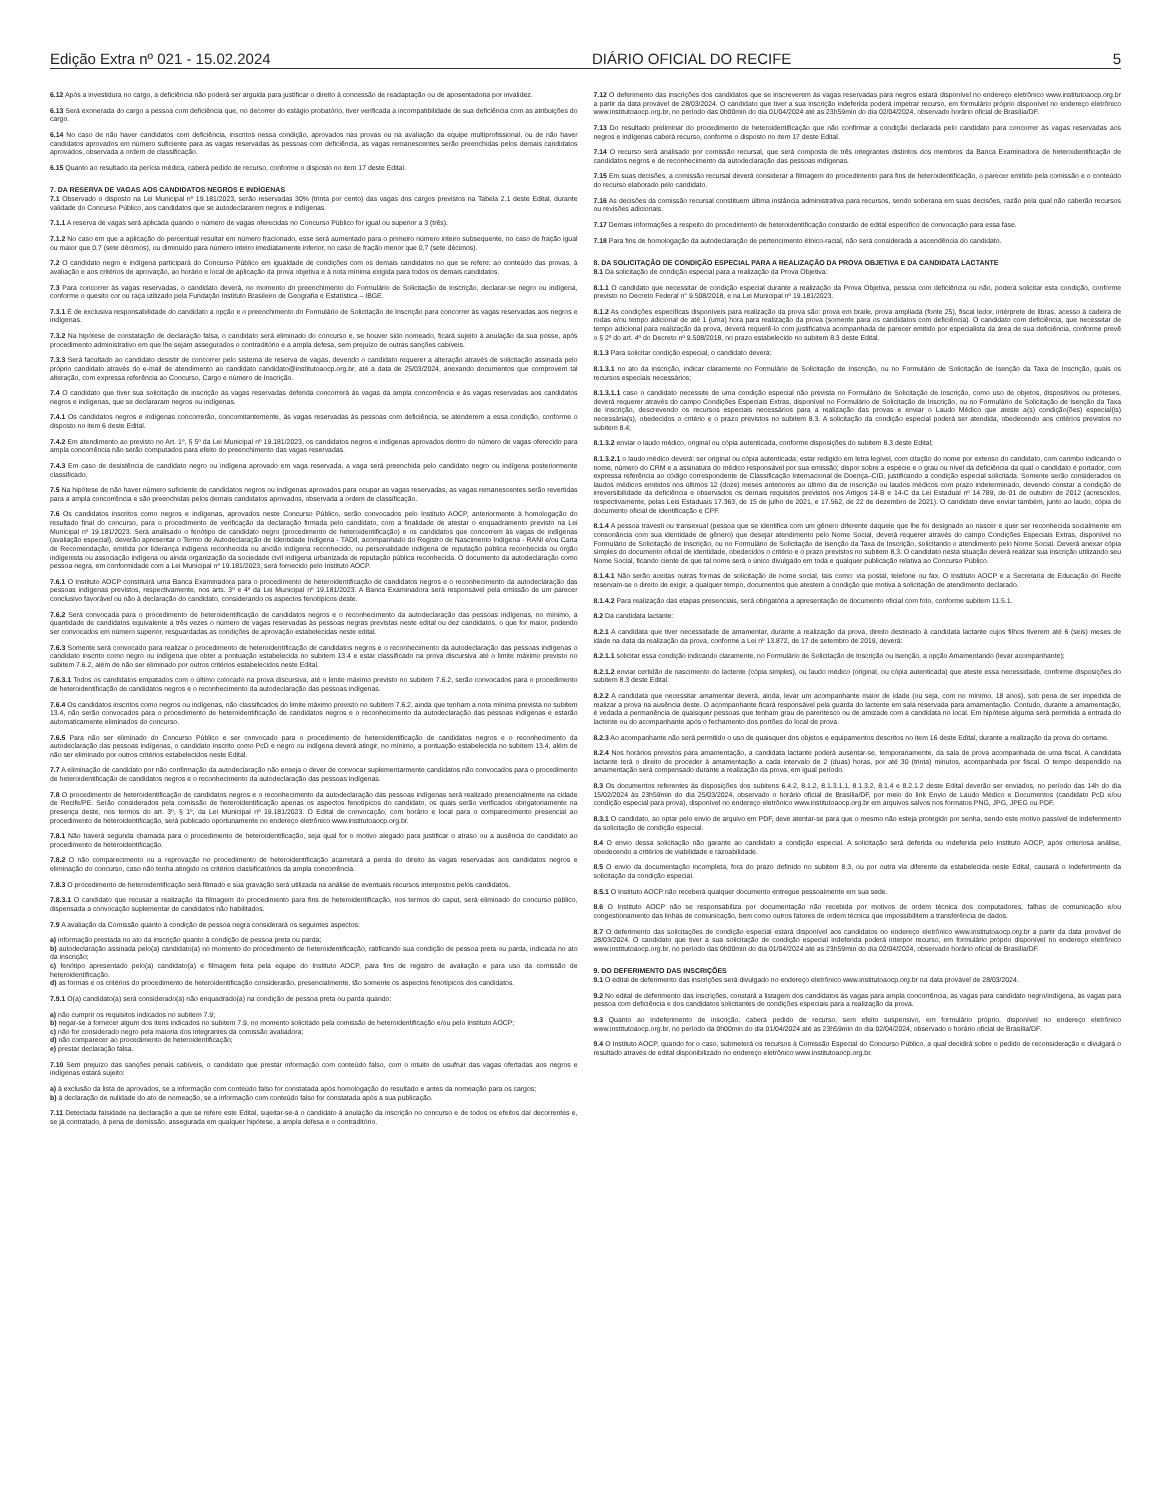Edição Extra nº 021 - 15.02.2024 DIÁRIO OFICIAL DO RECIFE 5
6.12 Após a investidura no cargo, a deficiência não poderá ser arguida para justificar o direito à concessão de readaptação ou de aposentadoria por invalidez.
6.13 Será exonerada do cargo a pessoa com deficiência que, no decorrer do estágio probatório, tiver verificada a incompatibilidade de sua deficiência com as atribuições do cargo.
6.14 No caso de não haver candidatos com deficiência, inscritos nessa condição, aprovados nas provas ou na avaliação da equipe multiprofissional, ou de não haver candidatos aprovados em número suficiente para as vagas reservadas às pessoas com deficiência, as vagas remanescentes serão preenchidas pelos demais candidatos aprovados, observada a ordem de classificação.
6.15 Quanto ao resultado da perícia médica, caberá pedido de recurso, conforme o disposto no item 17 deste Edital.
7. DA RESERVA DE VAGAS AOS CANDIDATOS NEGROS E INDÍGENAS
7.1 Observado o disposto na Lei Municipal nº 19.181/2023, serão reservadas 30% (trinta por cento) das vagas dos cargos previstos na Tabela 2.1 deste Edital, durante validade do Concurso Público, aos candidatos que se autodeclararem negros e indígenas.
7.1.1 A reserva de vagas será aplicada quando o número de vagas oferecidas no Concurso Público for igual ou superior a 3 (três).
7.1.2 No caso em que a aplicação do percentual resultar em número fracionado, esse será aumentado para o primeiro número inteiro subsequente, no caso de fração igual ou maior que 0,7 (sete décimos), ou diminuído para número inteiro imediatamente inferior, no caso de fração menor que 0,7 (sete décimos).
7.2 O candidato negro e indígena participará do Concurso Público em igualdade de condições com os demais candidatos no que se refere: ao conteúdo das provas, à avaliação e aos critérios de aprovação, ao horário e local de aplicação da prova objetiva e à nota mínima exigida para todos os demais candidatos.
7.3 Para concorrer às vagas reservadas, o candidato deverá, no momento do preenchimento do Formulário de Solicitação de Inscrição, declarar-se negro ou indígena, conforme o quesito cor ou raça utilizado pela Fundação Instituto Brasileiro de Geografia e Estatística – IBGE.
7.3.1 É de exclusiva responsabilidade do candidato a opção e o preenchimento do Formulário de Solicitação de Inscrição para concorrer às vagas reservadas aos negros e indígenas.
7.3.2 Na hipótese de constatação de declaração falsa, o candidato será eliminado do concurso e, se houver sido nomeado, ficará sujeito à anulação da sua posse, após procedimento administrativo em que lhe sejam assegurados o contraditório e a ampla defesa, sem prejuízo de outras sanções cabíveis.
7.3.3 Será facultado ao candidato desistir de concorrer pelo sistema de reserva de vagas, devendo o candidato requerer a alteração através de solicitação assinada pelo próprio candidato através do e-mail de atendimento ao candidato candidato@institutoaocp.org.br, até a data de 25/03/2024, anexando documentos que comprovem tal alteração, com expressa referência ao Concurso, Cargo e número de Inscrição.
7.4 O candidato que tiver sua solicitação de inscrição às vagas reservadas deferida concorrerá às vagas da ampla concorrência e às vagas reservadas aos candidatos negros e indígenas, que se declararam negros ou indígenas.
7.4.1 Os candidatos negros e indígenas concorrerão, concomitantemente, às vagas reservadas às pessoas com deficiência, se atenderem a essa condição, conforme o disposto no item 6 deste Edital.
7.4.2 Em atendimento ao previsto no Art. 1º, § 5º da Lei Municipal nº 19.181/2023, os candidatos negros e indígenas aprovados dentro do número de vagas oferecido para ampla concorrência não serão computados para efeito do preenchimento das vagas reservadas.
7.4.3 Em caso de desistência de candidato negro ou indígena aprovado em vaga reservada, a vaga será preenchida pelo candidato negro ou indígena posteriormente classificado.
7.5 Na hipótese de não haver número suficiente de candidatos negros ou indígenas aprovados para ocupar as vagas reservadas, as vagas remanescentes serão revertidas para a ampla concorrência e são preenchidas pelos demais candidatos aprovados, observada a ordem de classificação.
7.6 Os candidatos inscritos como negros e indígenas, aprovados neste Concurso Público, serão convocados pelo Instituto AOCP, anteriormente à homologação do resultado final do concurso, para o procedimento de verificação da declaração firmada pelo candidato, com a finalidade de atestar o enquadramento previsto na Lei Municipal nº 19.181/2023. Será analisado o fenótipo de candidato negro (procedimento de heteroidentificação) e os candidatos que concorrem às vagas de indígenas (avaliação especial), deverão apresentar o Termo de Autodeclaração de Identidade Indígena - TADII, acompanhado do Registro de Nascimento Indígena - RANI e/ou Carta de Recomendação, emitida por liderança indígena reconhecida ou ancião indígena reconhecido, ou personalidade indígena de reputação pública reconhecida ou órgão indigenista ou associação indígena ou ainda organização da sociedade civil indígena urbanizada de reputação pública reconhecida. O documento da autodeclaração como pessoa negra, em conformidade com a Lei Municipal nº 19.181/2023, será fornecido pelo Instituto AOCP.
7.6.1 O Instituto AOCP constituirá uma Banca Examinadora para o procedimento de heteroidentificação de candidatos negros e o reconhecimento da autodeclaração das pessoas indígenas previstos, respectivamente, nos arts. 3º e 4º da Lei Municipal nº 19.181/2023. A Banca Examinadora será responsável pela emissão de um parecer conclusivo favorável ou não à declaração do candidato, considerando os aspectos fenotípicos deste.
7.6.2 Será convocada para o procedimento de heteroidentificação de candidatos negros e o reconhecimento da autodeclaração das pessoas indígenas, no mínimo, a quantidade de candidatos equivalente a três vezes o número de vagas reservadas às pessoas negras previstas neste edital ou dez candidatos, o que for maior, podendo ser convocados em número superior, resguardadas as condições de aprovação estabelecidas neste edital.
7.6.3 Somente será convocado para realizar o procedimento de heteroidentificação de candidatos negros e o reconhecimento da autodeclaração das pessoas indígenas o candidato inscrito como negro ou indígena que obter a pontuação estabelecida no subitem 13.4 e estar classificado na prova discursiva até o limite máximo previsto no subitem 7.6.2, além de não ser eliminado por outros critérios estabelecidos neste Edital.
7.6.3.1 Todos os candidatos empatados com o último colocado na prova discursiva, até o limite máximo previsto no subitem 7.6.2, serão convocados para o procedimento de heteroidentificação de candidatos negros e o reconhecimento da autodeclaração das pessoas indígenas.
7.6.4 Os candidatos inscritos como negros ou indígenas, não classificados do limite máximo previsto no subitem 7.6.2, ainda que tenham a nota mínima prevista no subitem 13.4, não serão convocados para o procedimento de heteroidentificação de candidatos negros e o reconhecimento da autodeclaração das pessoas indígenas e estarão automaticamente eliminados do concurso.
7.6.5 Para não ser eliminado do Concurso Público e ser convocado para o procedimento de heteroidentificação de candidatos negros e o reconhecimento da autodeclaração das pessoas indígenas, o candidato inscrito como PcD e negro ou indígena deverá atingir, no mínimo, a pontuação estabelecida no subitem 13.4, além de não ser eliminado por outros critérios estabelecidos neste Edital.
7.7 A eliminação de candidato por não confirmação da autodeclaração não enseja o dever de convocar suplementarmente candidatos não convocados para o procedimento de heteroidentificação de candidatos negros e o reconhecimento da autodeclaração das pessoas indígenas.
7.8 O procedimento de heteroidentificação de candidatos negros e o reconhecimento da autodeclaração das pessoas indígenas será realizado presencialmente na cidade de Recife/PE. Serão considerados pela comissão de heteroidentificação apenas os aspectos fenotípicos do candidato, os quais serão verificados obrigatoriamente na presença deste, nos termos do art. 3º, § 1º, da Lei Municipal nº 19.181/2023. O Edital de convocação, com horário e local para o comparecimento presencial ao procedimento de heteroidentificação, será publicado oportunamente no endereço eletrônico www.institutoaocp.org.br.
7.8.1 Não haverá segunda chamada para o procedimento de heteroidentificação, seja qual for o motivo alegado para justificar o atraso ou a ausência do candidato ao procedimento de heteroidentificação.
7.8.2 O não comparecimento ou a reprovação no procedimento de heteroidentificação acarretará a perda do direito às vagas reservadas aos candidatos negros e eliminação do concurso, caso não tenha atingido os critérios classificatórios da ampla concorrência.
7.8.3 O procedimento de heteroidentificação será filmado e sua gravação será utilizada na análise de eventuais recursos interpostos pelos candidatos.
7.8.3.1 O candidato que recusar a realização da filmagem do procedimento para fins de heteroidentificação, nos termos do caput, será eliminado do concurso público, dispensada a convocação suplementar de candidatos não habilitados.
7.9 A avaliação da Comissão quanto à condição de pessoa negra considerará os seguintes aspectos:
a) informação prestada no ato da inscrição quanto à condição de pessoa preta ou parda;
b) autodeclaração assinada pelo(a) candidato(a) no momento do procedimento de heteroidentificação, ratificando sua condição de pessoa preta ou parda, indicada no ato da inscrição;
c) fenótipo apresentado pelo(a) candidato(a) e filmagem feita pela equipe do Instituto AOCP, para fins de registro de avaliação e para uso da comissão de heteroidentificação.
d) as formas e os critérios do procedimento de heteroidentificação considerarão, presencialmente, tão somente os aspectos fenotípicos dos candidatos.
7.9.1 O(a) candidato(a) será considerado(a) não enquadrado(a) na condição de pessoa preta ou parda quando:
a) não cumprir os requisitos indicados no subitem 7.9;
b) negar-se a fornecer algum dos itens indicados no subitem 7.9, no momento solicitado pela comissão de heteroidentificação e/ou pelo Instituto AOCP;
c) não for considerado negro pela maioria dos integrantes da comissão avaliadora;
d) não comparecer ao procedimento de heteroidentificação;
e) prestar declaração falsa.
7.10 Sem prejuízo das sanções penais cabíveis, o candidato que prestar informação com conteúdo falso, com o intuito de usufruir das vagas ofertadas aos negros e indígenas estará sujeito:
a) à exclusão da lista de aprovados, se a informação com conteúdo falso for constatada após homologação do resultado e antes da nomeação para os cargos;
b) à declaração de nulidade do ato de nomeação, se a informação com conteúdo falso for constatada após a sua publicação.
7.11 Detectada falsidade na declaração a que se refere este Edital, sujeitar-se-á o candidato à anulação da inscrição no concurso e de todos os efeitos daí decorrentes e, se já contratado, à pena de demissão, assegurada em qualquer hipótese, a ampla defesa e o contraditório.
7.12 O deferimento das inscrições dos candidatos que se inscreverem às vagas reservadas para negros estará disponível no endereço eletrônico www.institutoaocp.org.br a partir da data provável de 28/03/2024. O candidato que tiver a sua inscrição indeferida poderá impetrar recurso, em formulário próprio disponível no endereço eletrônico www.institutoaocp.org.br, no período das 0h00min do dia 01/04/2024 até as 23h59min do dia 02/04/2024, observado horário oficial de Brasília/DF.
7.13 Do resultado preliminar do procedimento de heteroidentificação que não confirmar a condição declarada pelo candidato para concorrer às vagas reservadas aos negros e indígenas caberá recurso, conforme o disposto no item 17 deste Edital.
7.14 O recurso será analisado por comissão recursal, que será composta de três integrantes distintos dos membros da Banca Examinadora de heteroidentificação de candidatos negros e de reconhecimento da autodeclaração das pessoas indígenas.
7.15 Em suas decisões, a comissão recursal deverá considerar a filmagem do procedimento para fins de heteroidentificação, o parecer emitido pela comissão e o conteúdo do recurso elaborado pelo candidato.
7.16 As decisões da comissão recursal constituem última instância administrativa para recursos, sendo soberana em suas decisões, razão pela qual não caberão recursos ou revisões adicionais.
7.17 Demais informações a respeito do procedimento de heteroidentificação constarão de edital específico de convocação para essa fase.
7.18 Para fins de homologação da autodeclaração de pertencimento étnico-racial, não será considerada a ascendência do candidato.
8. DA SOLICITAÇÃO DE CONDIÇÃO ESPECIAL PARA A REALIZAÇÃO DA PROVA OBJETIVA E DA CANDIDATA LACTANTE
8.1 Da solicitação de condição especial para a realização da Prova Objetiva:
8.1.1 O candidato que necessitar de condição especial durante a realização da Prova Objetiva, pessoa com deficiência ou não, poderá solicitar esta condição, conforme previsto no Decreto Federal n° 9.508/2018, e na Lei Municipal nº 19.181/2023.
8.1.2 As condições específicas disponíveis para realização da prova são: prova em braile, prova ampliada (fonte 25), fiscal ledor, intérprete de libras, acesso à cadeira de rodas e/ou tempo adicional de até 1 (uma) hora para realização da prova (somente para os candidatos com deficiência). O candidato com deficiência, que necessitar de tempo adicional para realização da prova, deverá requerê-lo com justificativa acompanhada de parecer emitido por especialista da área de sua deficiência, conforme prevê o § 2º do art. 4º do Decreto nº 9.508/2018, no prazo estabelecido no subitem 8.3 deste Edital.
8.1.3 Para solicitar condição especial, o candidato deverá:
8.1.3.1 no ato da inscrição, indicar claramente no Formulário de Solicitação de Inscrição, ou no Formulário de Solicitação de Isenção da Taxa de Inscrição, quais os recursos especiais necessários;
8.1.3.1.1 caso o candidato necessite de uma condição especial não prevista no Formulário de Solicitação de Inscrição, como uso de objetos, dispositivos ou próteses, deverá requerer através do campo Condições Especiais Extras, disponível no Formulário de Solicitação de Inscrição, ou no Formulário de Solicitação de Isenção da Taxa de Inscrição, descrevendo os recursos especiais necessários para a realização das provas e enviar o Laudo Médico que ateste a(s) condição(ões) especial(is) necessária(s), obedecidos o critério e o prazo previstos no subitem 8.3. A solicitação da condição especial poderá ser atendida, obedecendo aos critérios previstos no subitem 8.4;
8.1.3.2 enviar o laudo médico, original ou cópia autenticada, conforme disposições do subitem 8.3 deste Edital;
8.1.3.2.1 o laudo médico deverá: ser original ou cópia autenticada; estar redigido em letra legível, com citação do nome por extenso do candidato, com carimbo indicando o nome, número do CRM e a assinatura do médico responsável por sua emissão; dispor sobre a espécie e o grau ou nível da deficiência da qual o candidato é portador, com expressa referência ao código correspondente de Classificação Internacional de Doença–CID, justificando a condição especial solicitada. Somente serão considerados os laudos médicos emitidos nos últimos 12 (doze) meses anteriores ao último dia de inscrição ou laudos médicos com prazo indeterminado, devendo constar a condição de irreversibilidade da deficiência e observados os demais requisitos previstos nos Artigos 14-B e 14-C da Lei Estadual nº 14.789, de 01 de outubro de 2012 (acrescidos, respectivamente, pelas Leis Estaduais 17.363, de 15 de julho de 2021, e 17.562, de 22 de dezembro de 2021). O candidato deve enviar também, junto ao laudo, cópia de documento oficial de identificação e CPF.
8.1.4 A pessoa travesti ou transexual (pessoa que se identifica com um gênero diferente daquele que lhe foi designado ao nascer e quer ser reconhecida socialmente em consonância com sua identidade de gênero) que desejar atendimento pelo Nome Social, deverá requerer através do campo Condições Especiais Extras, disponível no Formulário de Solicitação de Inscrição, ou no Formulário de Solicitação de Isenção da Taxa de Inscrição, solicitando o atendimento pelo Nome Social. Deverá anexar cópia simples do documento oficial de identidade, obedecidos o critério e o prazo previstos no subitem 8.3. O candidato nesta situação deverá realizar sua inscrição utilizando seu Nome Social, ficando ciente de que tal nome será o único divulgado em toda e qualquer publicação relativa ao Concurso Público.
8.1.4.1 Não serão aceitas outras formas de solicitação de nome social, tais como: via postal, telefone ou fax. O Instituto AOCP e a Secretaria de Educação do Recife reservam-se o direito de exigir, a qualquer tempo, documentos que atestem a condição que motiva a solicitação de atendimento declarado.
8.1.4.2 Para realização das etapas presenciais, será obrigatória a apresentação de documento oficial com foto, conforme subitem 11.5.1.
8.2 Da candidata lactante:
8.2.1 A candidata que tiver necessidade de amamentar, durante a realização da prova, direito destinado à candidata lactante cujos filhos tiverem até 6 (seis) meses de idade na data da realização da prova, conforme a Lei nº 13.872, de 17 de setembro de 2019, deverá:
8.2.1.1 solicitar essa condição indicando claramente, no Formulário de Solicitação de Inscrição ou Isenção, a opção Amamentando (levar acompanhante);
8.2.1.2 enviar certidão de nascimento do lactente (cópia simples), ou laudo médico (original, ou cópia autenticada) que ateste essa necessidade, conforme disposições do subitem 8.3 deste Edital.
8.2.2 A candidata que necessitar amamentar deverá, ainda, levar um acompanhante maior de idade (ou seja, com no mínimo, 18 anos), sob pena de ser impedida de realizar a prova na ausência deste. O acompanhante ficará responsável pela guarda do lactente em sala reservada para amamentação. Contudo, durante a amamentação, é vedada a permanência de quaisquer pessoas que tenham grau de parentesco ou de amizade com a candidata no local. Em hipótese alguma será permitida a entrada do lactente ou do acompanhante após o fechamento dos portões do local de prova.
8.2.3 Ao acompanhante não será permitido o uso de quaisquer dos objetos e equipamentos descritos no item 16 deste Edital, durante a realização da prova do certame.
8.2.4 Nos horários previstos para amamentação, a candidata lactante poderá ausentar-se, temporariamente, da sala de prova acompanhada de uma fiscal. A candidata lactante terá o direito de proceder à amamentação a cada intervalo de 2 (duas) horas, por até 30 (trinta) minutos, acompanhada por fiscal. O tempo despendido na amamentação será compensado durante a realização da prova, em igual período.
8.3 Os documentos referentes às disposições dos subitens 6.4.2, 8.1.2, 8.1.3.1.1, 8.1.3.2, 8.1.4 e 8.2.1.2 deste Edital deverão ser enviados, no período das 14h do dia 15/02/2024 às 23h59min do dia 25/03/2024, observado o horário oficial de Brasília/DF, por meio do link Envio de Laudo Médico e Documentos (candidato PcD e/ou condição especial para prova), disponível no endereço eletrônico www.institutoaocp.org.br em arquivos salvos nos formatos PNG, JPG, JPEG ou PDF.
8.3.1 O candidato, ao optar pelo envio de arquivo em PDF, deve atentar-se para que o mesmo não esteja protegido por senha, sendo este motivo passível de indeferimento da solicitação de condição especial.
8.4 O envio dessa solicitação não garante ao candidato a condição especial. A solicitação será deferida ou indeferida pelo Instituto AOCP, após criteriosa análise, obedecendo a critérios de viabilidade e razoabilidade.
8.5 O envio da documentação incompleta, fora do prazo definido no subitem 8.3, ou por outra via diferente da estabelecida neste Edital, causará o indeferimento da solicitação da condição especial.
8.5.1 O Instituto AOCP não receberá qualquer documento entregue pessoalmente em sua sede.
8.6 O Instituto AOCP não se responsabiliza por documentação não recebida por motivos de ordem técnica dos computadores, falhas de comunicação e/ou congestionamento das linhas de comunicação, bem como outros fatores de ordem técnica que impossibilitem a transferência de dados.
8.7 O deferimento das solicitações de condição especial estará disponível aos candidatos no endereço eletrônico www.institutoaocp.org.br a partir da data provável de 28/03/2024. O candidato que tiver a sua solicitação de condição especial indeferida poderá interpor recurso, em formulário próprio disponível no endereço eletrônico www.institutoaocp.org.br, no período das 0h00min do dia 01/04/2024 até as 23h59min do dia 02/04/2024, observado horário oficial de Brasília/DF.
9. DO DEFERIMENTO DAS INSCRIÇÕES
9.1 O edital de deferimento das inscrições será divulgado no endereço eletrônico www.institutoaocp.org.br na data provável de 28/03/2024.
9.2 No edital de deferimento das inscrições, constará a listagem dos candidatos às vagas para ampla concorrência, às vagas para candidato negro/indígena, às vagas para pessoa com deficiência e dos candidatos solicitantes de condições especiais para a realização da prova.
9.3 Quanto ao indeferimento de inscrição, caberá pedido de recurso, sem efeito suspensivo, em formulário próprio, disponível no endereço eletrônico www.institutoaocp.org.br, no período da 0h00min do dia 01/04/2024 até as 23h59min do dia 02/04/2024, observado o horário oficial de Brasília/DF.
9.4 O Instituto AOCP, quando for o caso, submeterá os recursos à Comissão Especial do Concurso Público, a qual decidirá sobre o pedido de reconsideração e divulgará o resultado através de edital disponibilizado no endereço eletrônico www.institutoaocp.org.br.